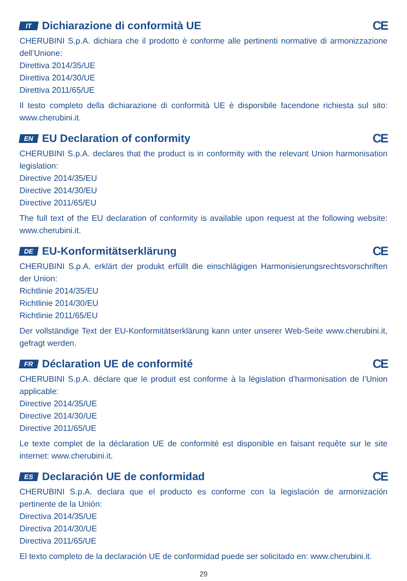IT Dichiarazione di conformità UE CE
CHERUBINI S.p.A. dichiara che il prodotto è conforme alle pertinenti normative di armonizzazione dell’Unione:
Direttiva 2014/35/UE
Direttiva 2014/30/UE
Direttiva 2011/65/UE
Il testo completo della dichiarazione di conformità UE è disponibile facendone richiesta sul sito: www.cherubini.it.
EN EU Declaration of conformity CE
CHERUBINI S.p.A. declares that the product is in conformity with the relevant Union harmonisation legislation:
Directive 2014/35/EU
Directive 2014/30/EU
Directive 2011/65/EU
The full text of the EU declaration of conformity is available upon request at the following website: www.cherubini.it.
DE EU-Konformitätserklärung CE
CHERUBINI S.p.A. erklärt der produkt erfüllt die einschlägigen Harmonisierungsrechtsvorschriften der Union:
Richtlinie 2014/35/EU
Richtlinie 2014/30/EU
Richtlinie 2011/65/EU
Der vollständige Text der EU-Konformitätserklärung kann unter unserer Web-Seite www.cherubini.it, gefragt werden.
FR Déclaration UE de conformité CE
CHERUBINI S.p.A. déclare que le produit est conforme à la législation d’harmonisation de l’Union applicable:
Directive 2014/35/UE
Directive 2014/30/UE
Directive 2011/65/UE
Le texte complet de la déclaration UE de conformité est disponible en faisant requête sur le site internet: www.cherubini.it.
ES Declaración UE de conformidad CE
CHERUBINI S.p.A. declara que el producto es conforme con la legislación de armonización pertinente de la Unión:
Directiva 2014/35/UE
Directiva 2014/30/UE
Directiva 2011/65/UE
El texto completo de la declaración UE de conformidad puede ser solicitado en: www.cherubini.it.
29